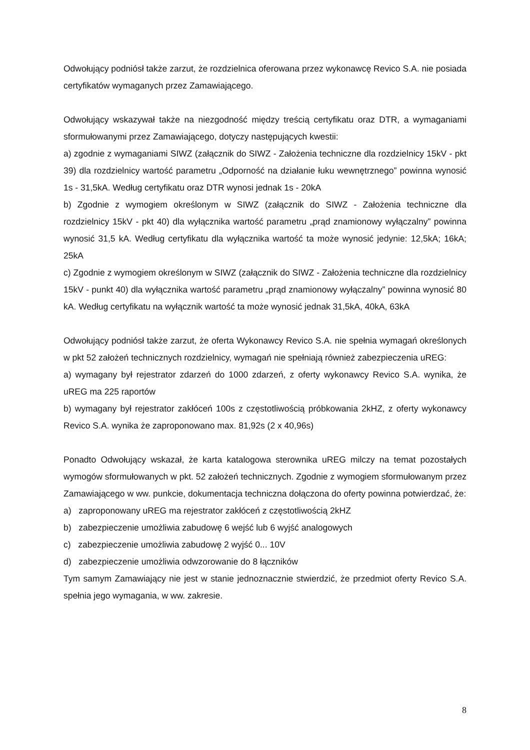Odwołujący podniósł także zarzut, że rozdzielnica oferowana przez wykonawcę Revico S.A. nie posiada certyfikatów wymaganych przez Zamawiającego.
Odwołujący wskazywał także na niezgodność między treścią certyfikatu oraz DTR, a wymaganiami sformułowanymi przez Zamawiającego, dotyczy następujących kwestii:
a) zgodnie z wymaganiami SIWZ (załącznik do SIWZ - Założenia techniczne dla rozdzielnicy 15kV - pkt 39) dla rozdzielnicy wartość parametru „Odporność na działanie łuku wewnętrznego” powinna wynosić 1s - 31,5kA. Według certyfikatu oraz DTR wynosi jednak 1s - 20kA
b) Zgodnie z wymogiem określonym w SIWZ (załącznik do SIWZ - Założenia techniczne dla rozdzielnicy 15kV - pkt 40) dla wyłącznika wartość parametru „prąd znamionowy wyłączalny” powinna wynosić 31,5 kA. Według certyfikatu dla wyłącznika wartość ta może wynosić jedynie: 12,5kA; 16kA; 25kA
c) Zgodnie z wymogiem określonym w SIWZ (załącznik do SIWZ - Założenia techniczne dla rozdzielnicy 15kV - punkt 40) dla wyłącznika wartość parametru „prąd znamionowy wyłączalny” powinna wynosić 80 kA. Według certyfikatu na wyłącznik wartość ta może wynosić jednak 31,5kA, 40kA, 63kA
Odwołujący podniósł także zarzut, że oferta Wykonawcy Revico S.A. nie spełnia wymagań określonych w pkt 52 założeń technicznych rozdzielnicy, wymagań nie spełniają również zabezpieczenia uREG:
a) wymagany był rejestrator zdarzeń do 1000 zdarzeń, z oferty wykonawcy Revico S.A. wynika, że uREG ma 225 raportów
b) wymagany był rejestrator zakłóceń 100s z częstotliwością próbkowania 2kHZ, z oferty wykonawcy Revico S.A. wynika że zaproponowano max. 81,92s (2 x 40,96s)
Ponadto Odwołujący wskazał, że karta katalogowa sterownika uREG milczy na temat pozostałych wymogów sformułowanych w pkt. 52 założeń technicznych. Zgodnie z wymogiem sformułowanym przez Zamawiającego w ww. punkcie, dokumentacja techniczna dołączona do oferty powinna potwierdzać, że:
a) zaproponowany uREG ma rejestrator zakłóceń z częstotliwością 2kHZ
b) zabezpieczenie umożliwia zabudowę 6 wejść lub 6 wyjść analogowych
c) zabezpieczenie umożliwia zabudowę 2 wyjść 0... 10V
d) zabezpieczenie umożliwia odwzorowanie do 8 łączników
Tym samym Zamawiający nie jest w stanie jednoznacznie stwierdzić, że przedmiot oferty Revico S.A. spełnia jego wymagania, w ww. zakresie.
8